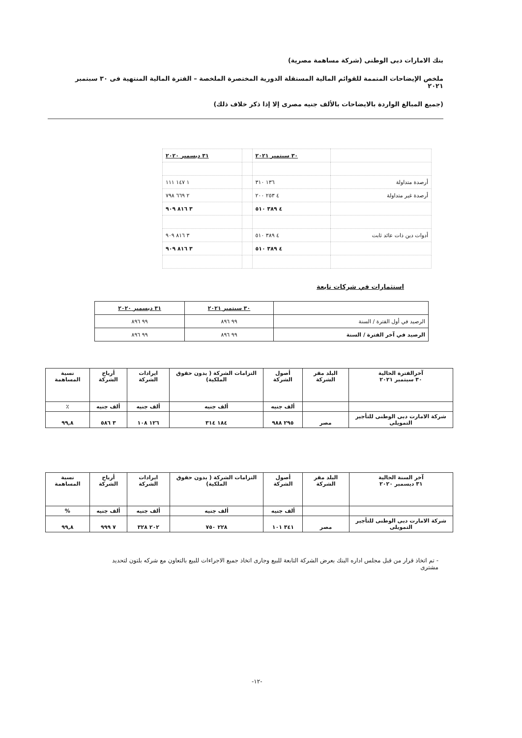بنك الامارات دبى الوطنى (شركة مساهمة مصرية)
ملخص الإيضاحات المتممة للقوائم المالية المستقلة الدورية المختصرة الملخصة – الفترة المالية المنتهية فى ٣٠ سبتمبر ٢٠٢١
(جميع المبالغ الواردة بالايضاحات بالألف جنيه مصرى إلا إذا ذكر خلاف ذلك)
| | ٣٠ سبتمبر ٢٠٢١ | | ٣١ ديسمبر ٢٠٢٠ |
| أرصدة متداولة | ١٣٦ ٣١٠ | | ١ ١٤٧ ١١١ |
| أرصدة غير متداولة | ٤ ٢٥٣ ٢٠٠ | | ٢ ٦٦٩ ٧٩٨ |
| | ٤ ٣٨٩ ٥١٠ | | ٣ ٨١٦ ٩٠٩ |
| أدوات دين ذات عائد ثابت | ٤ ٣٨٩ ٥١٠ | | ٣ ٨١٦ ٩٠٩ |
| | ٤ ٣٨٩ ٥١٠ | | ٣ ٨١٦ ٩٠٩ |
استثمارات في شركات تابعة
| | ٣٠ سبتمبر ٢٠٢١ | ٣١ ديسمبر ٢٠٢٠ |
| الرصيد في أول الفترة / السنة | ٩٩ ٨٩٦ | ٩٩ ٨٩٦ |
| الرصيد في آخر الفترة / السنة | ٩٩ ٨٩٦ | ٩٩ ٨٩٦ |
| آخرالفترة الحالية ٣٠ سبتمبر ٢٠٢١ | البلد مقر الشركة | أصول الشركة | التزامات الشركة ( بدون حقوق الملكية) | ايرادات الشركة | أرباح الشركة | نسبة المساهمة |
| | | ألف جنيه | ألف جنيه | ألف جنيه | ألف جنيه | ٪ |
| شركة الامارت دبى الوطنى للتأجير التمويلى | مصر | ٢٩٥ ٩٨٨ | ١٨٤ ٣١٤ | ١٢٦ ١٠٨ | ٣ ٥٨٦ | ٩٩,٨ |
| آخر السنة الحالية ٣١ ديسمبر ٢٠٢٠ | البلد مقر الشركة | أصول الشركة | التزامات الشركة ( بدون حقوق الملكية) | ايرادات الشركة | أرباح الشركة | نسبة المساهمة |
| | | ألف جنيه | ألف جنيه | ألف جنيه | ألف جنيه | % |
| شركة الامارت دبى الوطنى للتأجير التمويلى | مصر | ٣٤١ ١٠١ | ٢٢٨ ٧٥٠ | ٢٠٢ ٣٢٨ | ٧ ٩٩٩ | ٩٩,٨ |
- تم اتخاذ قرار من قبل مجلس اداره البنك بعرض الشركة التابعة للبيع وجارى اتخاذ جميع الاجراءات للبيع بالتعاون مع شركه بلتون لتحديد مشترى
-١٢-